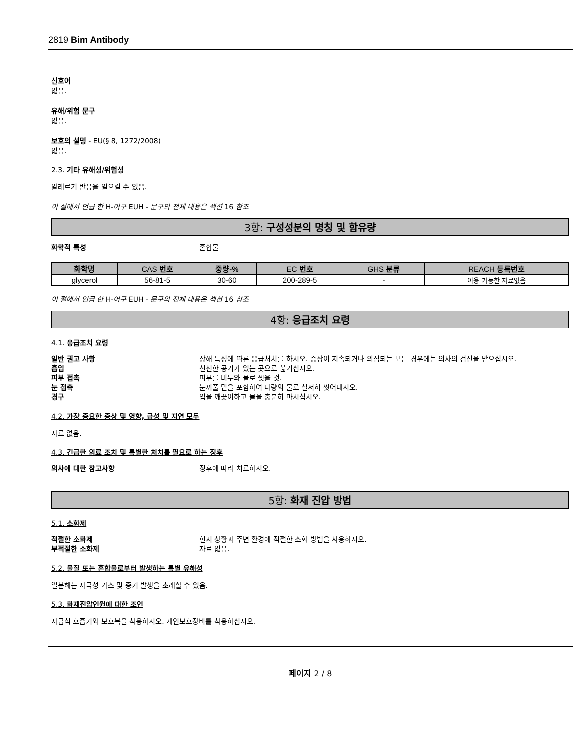2819 Bim Antibody
신호어
없음.
유해/위험 문구
없음.
보호의 설명 - EU(§ 8, 1272/2008)
없음.
2.3. 기타 유해성/위험성
알레르기 반응을 일으킬 수 있음.
이 절에서 언급 한 H-어구 EUH - 문구의 전체 내용은 섹션 16 참조
3항: 구성성분의 명칭 및 함유량
화학적 특성 혼합물
| 화학명 | CAS 번호 | 중량-% | EC 번호 | GHS 분류 | REACH 등록번호 |
| --- | --- | --- | --- | --- | --- |
| glycerol | 56-81-5 | 30-60 | 200-289-5 | - | 이용 가능한 자료없음 |
이 절에서 언급 한 H-어구 EUH - 문구의 전체 내용은 섹션 16 참조
4항: 응급조치 요령
4.1. 응급조치 요령
일반 권고 사항 상해 특성에 따른 응급처치를 하시오. 증상이 지속되거나 의심되는 모든 경우에는 의사의 검진을 받으십시오.
흡입 신선한 공기가 있는 곳으로 옮기십시오.
피부 접촉 피부를 비누와 물로 씻을 것.
눈 접촉 눈꺼풀 밑을 포함하여 다량의 물로 철저히 씻어내시오.
경구 입을 깨끗이하고 물을 충분히 마시십시오.
4.2. 가장 중요한 증상 및 영향, 급성 및 지연 모두
자료 없음.
4.3. 긴급한 의료 조치 및 특별한 처치를 필요로 하는 징후
의사에 대한 참고사항 징후에 따라 치료하시오.
5항: 화재 진압 방법
5.1. 소화제
적절한 소화제 현지 상황과 주변 환경에 적절한 소화 방법을 사용하시오.
부적절한 소화제 자료 없음.
5.2. 물질 또는 혼합물로부터 발생하는 특별 유해성
열분해는 자극성 가스 및 증기 발생을 초래할 수 있음.
5.3. 화재진압인원에 대한 조언
자급식 호흡기와 보호복을 착용하시오. 개인보호장비를 착용하십시오.
페이지 2 / 8